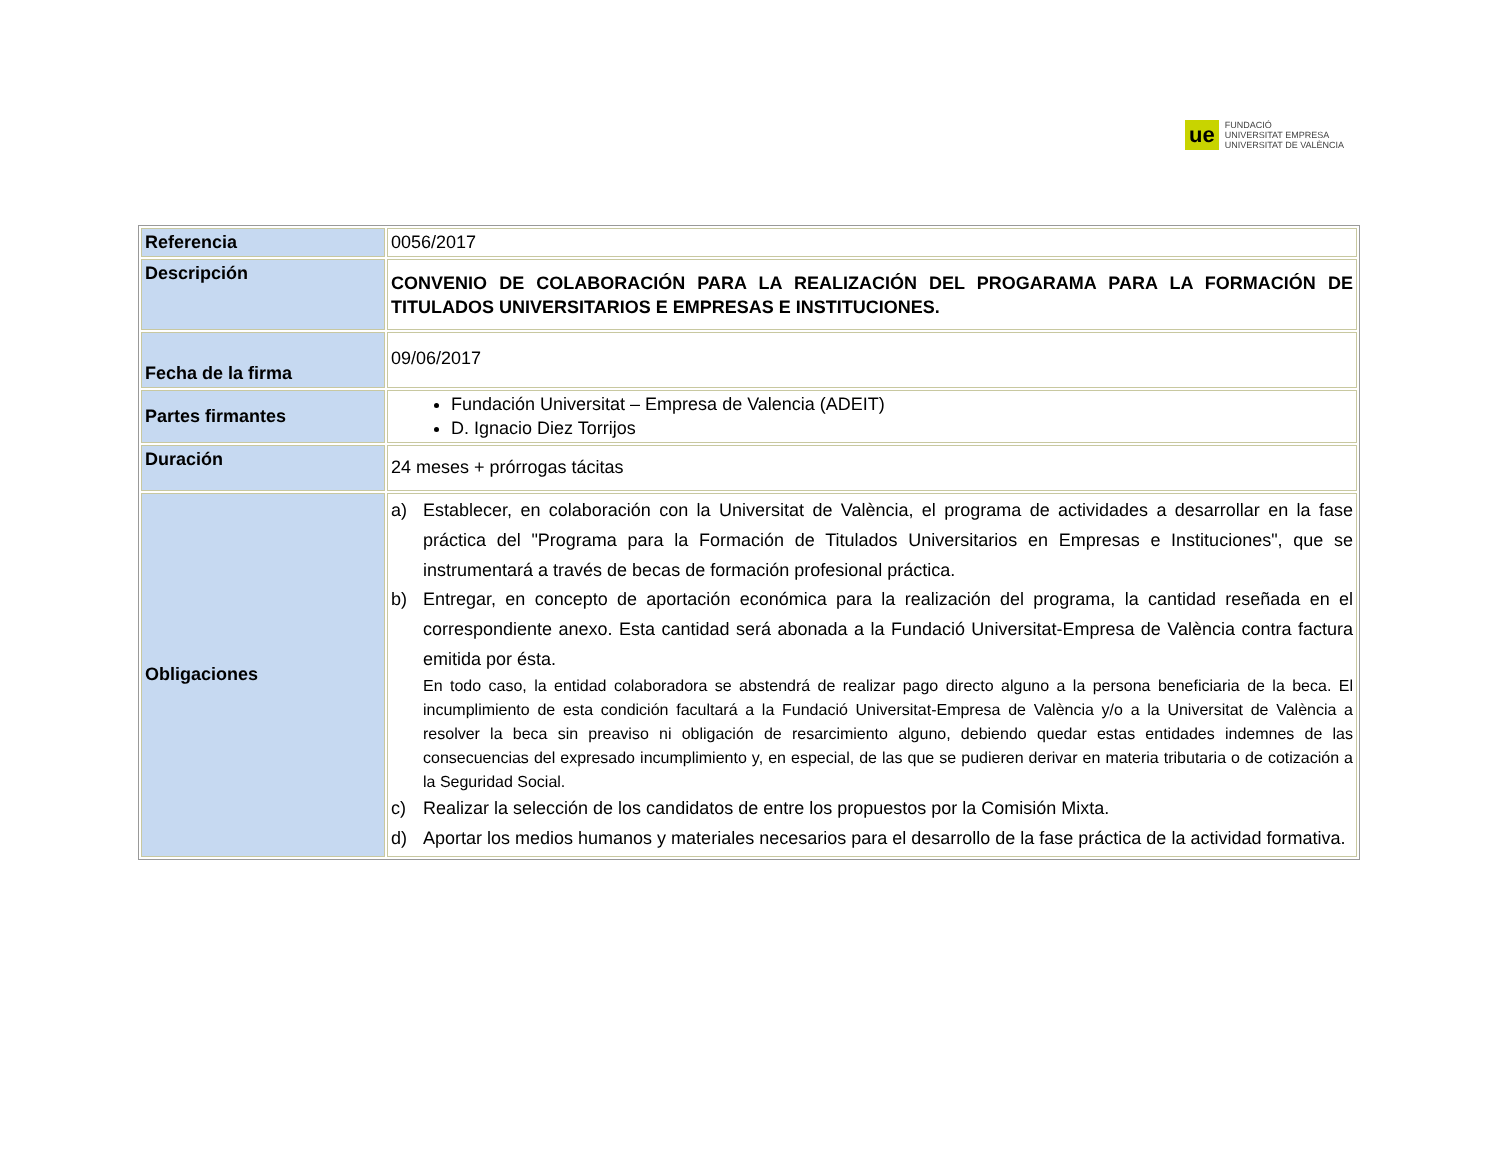ue
FUNDACIÓ
UNIVERSITAT EMPRESA
UNIVERSITAT DE VALÈNCIA
| Referencia | 0056/2017 |
| Descripción | CONVENIO DE COLABORACIÓN PARA LA REALIZACIÓN DEL PROGARAMA PARA LA FORMACIÓN DE TITULADOS UNIVERSITARIOS E EMPRESAS E INSTITUCIONES. |
| Fecha de la firma | 09/06/2017 |
| Partes firmantes | Fundación Universitat – Empresa de Valencia (ADEIT) D. Ignacio Diez Torrijos |
| Duración | 24 meses + prórrogas tácitas |
| Obligaciones | a) Establecer, en colaboración con la Universitat de València, el programa de actividades a desarrollar en la fase práctica del "Programa para la Formación de Titulados Universitarios en Empresas e Instituciones", que se instrumentará a través de becas de formación profesional práctica. b) Entregar, en concepto de aportación económica para la realización del programa, la cantidad reseñada en el correspondiente anexo. Esta cantidad será abonada a la Fundació Universitat-Empresa de València contra factura emitida por ésta. En todo caso, la entidad colaboradora se abstendrá de realizar pago directo alguno a la persona beneficiaria de la beca. El incumplimiento de esta condición facultará a la Fundació Universitat-Empresa de València y/o a la Universitat de València a resolver la beca sin preaviso ni obligación de resarcimiento alguno, debiendo quedar estas entidades indemnes de las consecuencias del expresado incumplimiento y, en especial, de las que se pudieren derivar en materia tributaria o de cotización a la Seguridad Social. c) Realizar la selección de los candidatos de entre los propuestos por la Comisión Mixta. d) Aportar los medios humanos y materiales necesarios para el desarrollo de la fase práctica de la actividad formativa. |